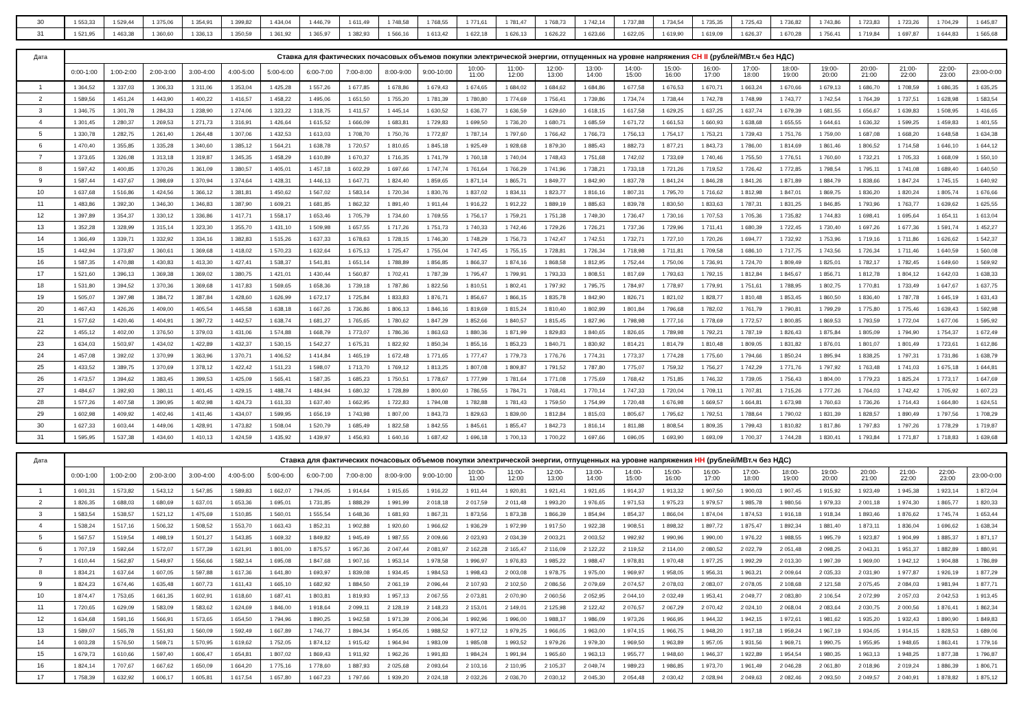| 30 | 1 553,33 | 1 529,44 | 1 375,06 | 1 354,91 | 1 399,82 | 1 434,04 | 1 446,79 | 1 611,49 | 1 748,58 | 1 768,55 | 1 771,61 | 1 781,47 | 1 768,73 | 1 742,14 | 1 737,88 | 1 734,54 | 1 735,35 | 1 725,43 | 1 736,82 | 1 743,86 | 1 723,83 | 1 723,26 | 1 704,29 | 1 645,87 |
| 31 | 1 521,95 | 1 463,38 | 1 360,60 | 1 336,13 | 1 350,59 | 1 361,92 | 1 365,97 | 1 382,93 | 1 566,16 | 1 613,42 | 1 622,18 | 1 626,13 | 1 626,22 | 1 623,66 | 1 622,05 | 1 619,90 | 1 619,09 | 1 626,37 | 1 670,28 | 1 756,41 | 1 719,84 | 1 697,87 | 1 644,83 | 1 565,68 |
| Дата | Ставка для фактических почасовых объемов покупки электрической энергии, отпущенных на уровне напряжения СН II (рублей/МВт.ч без НДС) | | | | | | | | | | | | | | | | | | | | | | | |
| --- | --- | --- | --- | --- | --- | --- | --- | --- | --- | --- | --- | --- | --- | --- | --- | --- | --- | --- | --- | --- | --- | --- | --- | --- |
| | 0:00-1:00 | 1:00-2:00 | 2:00-3:00 | 3:00-4:00 | 4:00-5:00 | 5:00-6:00 | 6:00-7:00 | 7:00-8:00 | 8:00-9:00 | 9:00-10:00 | 10:00- 11:00 | 11:00- 12:00 | 12:00- 13:00 | 13:00- 14:00 | 14:00- 15:00 | 15:00- 16:00 | 16:00- 17:00 | 17:00- 18:00 | 18:00- 19:00 | 19:00- 20:00 | 20:00- 21:00 | 21:00- 22:00 | 22:00- 23:00 | 23:00-0:00 |
| 1 | 1 364,52 | 1 337,03 | 1 306,33 | 1 311,06 | 1 353,04 | 1 425,28 | 1 557,26 | 1 677,85 | 1 678,86 | 1 679,43 | 1 674,65 | 1 684,02 | 1 684,62 | 1 684,86 | 1 677,58 | 1 676,53 | 1 670,71 | 1 663,24 | 1 670,66 | 1 679,13 | 1 686,70 | 1 708,59 | 1 686,35 | 1 635,25 |
| 2 | 1 589,56 | 1 451,24 | 1 443,90 | 1 400,22 | 1 416,57 | 1 458,22 | 1 495,06 | 1 651,50 | 1 755,20 | 1 781,39 | 1 780,80 | 1 774,69 | 1 756,41 | 1 739,86 | 1 734,74 | 1 738,44 | 1 742,78 | 1 748,99 | 1 743,77 | 1 742,54 | 1 764,39 | 1 737,51 | 1 628,98 | 1 583,54 |
| 3 | 1 346,75 | 1 301,78 | 1 284,33 | 1 238,90 | 1 274,06 | 1 323,22 | 1 318,75 | 1 411,57 | 1 445,14 | 1 630,52 | 1 636,77 | 1 636,59 | 1 629,60 | 1 618,15 | 1 617,58 | 1 629,25 | 1 637,25 | 1 637,74 | 1 679,39 | 1 681,55 | 1 656,67 | 1 639,83 | 1 508,95 | 1 416,65 |
| 4 | 1 301,45 | 1 280,37 | 1 269,53 | 1 271,73 | 1 316,91 | 1 426,64 | 1 615,52 | 1 666,09 | 1 683,81 | 1 729,83 | 1 699,50 | 1 736,20 | 1 680,71 | 1 685,59 | 1 671,72 | 1 661,53 | 1 660,93 | 1 638,68 | 1 655,55 | 1 644,61 | 1 636,32 | 1 599,25 | 1 459,83 | 1 401,55 |
| 5 | 1 330,78 | 1 282,75 | 1 261,40 | 1 264,48 | 1 307,06 | 1 432,53 | 1 613,03 | 1 708,70 | 1 750,76 | 1 772,87 | 1 787,14 | 1 797,60 | 1 766,42 | 1 766,73 | 1 756,13 | 1 754,17 | 1 753,21 | 1 739,43 | 1 751,76 | 1 759,00 | 1 687,08 | 1 668,20 | 1 648,58 | 1 634,38 |
| 6 | 1 470,40 | 1 355,85 | 1 335,28 | 1 340,60 | 1 385,12 | 1 564,21 | 1 638,78 | 1 720,57 | 1 810,65 | 1 845,18 | 1 925,49 | 1 928,68 | 1 879,30 | 1 885,43 | 1 882,73 | 1 877,21 | 1 843,73 | 1 786,00 | 1 814,69 | 1 861,46 | 1 806,52 | 1 714,58 | 1 646,10 | 1 644,12 |
| 7 | 1 373,65 | 1 326,08 | 1 313,18 | 1 319,87 | 1 345,35 | 1 458,29 | 1 610,89 | 1 670,37 | 1 716,35 | 1 741,79 | 1 760,18 | 1 740,04 | 1 748,43 | 1 751,68 | 1 742,02 | 1 733,69 | 1 740,46 | 1 755,50 | 1 776,51 | 1 760,60 | 1 732,21 | 1 705,33 | 1 668,09 | 1 550,10 |
| 8 | 1 597,42 | 1 400,85 | 1 370,26 | 1 361,09 | 1 380,57 | 1 405,01 | 1 457,18 | 1 602,29 | 1 697,66 | 1 747,74 | 1 761,64 | 1 766,29 | 1 741,96 | 1 738,21 | 1 733,18 | 1 721,26 | 1 719,52 | 1 726,42 | 1 772,85 | 1 798,54 | 1 795,11 | 1 741,08 | 1 689,40 | 1 640,50 |
| 9 | 1 587,44 | 1 437,67 | 1 398,69 | 1 370,94 | 1 374,64 | 1 428,31 | 1 446,13 | 1 647,71 | 1 824,40 | 1 859,65 | 1 871,14 | 1 865,71 | 1 849,77 | 1 842,90 | 1 837,78 | 1 841,24 | 1 846,28 | 1 841,26 | 1 871,89 | 1 884,79 | 1 838,66 | 1 847,24 | 1 745,15 | 1 640,92 |
| 10 | 1 637,68 | 1 516,86 | 1 424,56 | 1 366,12 | 1 381,81 | 1 450,62 | 1 567,02 | 1 583,14 | 1 720,34 | 1 830,76 | 1 837,02 | 1 834,11 | 1 823,77 | 1 816,16 | 1 807,31 | 1 795,70 | 1 716,62 | 1 812,98 | 1 847,01 | 1 869,75 | 1 836,20 | 1 820,24 | 1 805,74 | 1 676,66 |
| 11 | 1 483,86 | 1 392,30 | 1 346,30 | 1 346,83 | 1 387,90 | 1 609,21 | 1 681,85 | 1 862,32 | 1 891,40 | 1 911,44 | 1 916,22 | 1 912,22 | 1 889,19 | 1 885,63 | 1 839,78 | 1 830,50 | 1 833,63 | 1 787,31 | 1 831,25 | 1 846,85 | 1 793,96 | 1 763,77 | 1 639,62 | 1 625,55 |
| 12 | 1 397,89 | 1 354,37 | 1 330,12 | 1 336,86 | 1 417,71 | 1 558,17 | 1 653,46 | 1 705,79 | 1 734,60 | 1 769,55 | 1 756,17 | 1 759,21 | 1 751,38 | 1 749,30 | 1 736,47 | 1 730,16 | 1 707,53 | 1 705,36 | 1 735,82 | 1 744,83 | 1 698,41 | 1 695,64 | 1 654,11 | 1 613,04 |
| 13 | 1 352,28 | 1 328,99 | 1 315,14 | 1 323,30 | 1 355,70 | 1 431,10 | 1 509,98 | 1 657,55 | 1 717,26 | 1 751,73 | 1 740,33 | 1 742,46 | 1 729,26 | 1 726,21 | 1 737,36 | 1 729,96 | 1 711,41 | 1 680,39 | 1 722,45 | 1 730,40 | 1 697,26 | 1 677,36 | 1 591,74 | 1 452,27 |
| 14 | 1 366,49 | 1 339,71 | 1 332,92 | 1 334,16 | 1 382,83 | 1 515,26 | 1 637,33 | 1 678,63 | 1 728,15 | 1 746,30 | 1 748,29 | 1 756,73 | 1 742,47 | 1 742,51 | 1 732,71 | 1 727,10 | 1 720,26 | 1 694,77 | 1 732,92 | 1 753,96 | 1 719,16 | 1 711,86 | 1 626,62 | 1 542,37 |
| 15 | 1 442,94 | 1 373,87 | 1 360,61 | 1 369,68 | 1 418,02 | 1 570,23 | 1 632,64 | 1 675,13 | 1 725,47 | 1 755,04 | 1 747,45 | 1 755,15 | 1 728,81 | 1 726,34 | 1 718,98 | 1 711,81 | 1 709,58 | 1 686,10 | 1 717,75 | 1 743,56 | 1 726,34 | 1 711,46 | 1 640,59 | 1 560,08 |
| 16 | 1 587,35 | 1 470,88 | 1 430,83 | 1 413,30 | 1 427,41 | 1 538,37 | 1 541,81 | 1 651,14 | 1 788,89 | 1 856,85 | 1 866,37 | 1 874,16 | 1 868,58 | 1 812,95 | 1 752,44 | 1 750,06 | 1 736,91 | 1 724,70 | 1 809,49 | 1 825,01 | 1 782,17 | 1 782,45 | 1 649,60 | 1 569,92 |
| 17 | 1 521,60 | 1 396,13 | 1 369,38 | 1 369,02 | 1 380,75 | 1 421,01 | 1 430,44 | 1 560,87 | 1 702,41 | 1 787,39 | 1 795,47 | 1 799,91 | 1 793,33 | 1 808,51 | 1 817,69 | 1 793,63 | 1 792,15 | 1 812,84 | 1 845,67 | 1 856,71 | 1 812,78 | 1 804,12 | 1 642,03 | 1 638,33 |
| 18 | 1 531,80 | 1 394,52 | 1 370,36 | 1 369,68 | 1 417,83 | 1 569,65 | 1 658,36 | 1 739,18 | 1 787,86 | 1 822,56 | 1 810,51 | 1 802,41 | 1 797,92 | 1 795,75 | 1 784,97 | 1 778,97 | 1 779,91 | 1 751,61 | 1 788,95 | 1 802,75 | 1 770,81 | 1 733,49 | 1 647,67 | 1 637,75 |
| 19 | 1 505,07 | 1 397,98 | 1 384,72 | 1 387,84 | 1 428,60 | 1 626,99 | 1 672,17 | 1 725,84 | 1 833,83 | 1 876,71 | 1 856,67 | 1 866,15 | 1 835,78 | 1 842,90 | 1 826,71 | 1 821,02 | 1 828,77 | 1 810,48 | 1 853,45 | 1 860,50 | 1 836,40 | 1 787,78 | 1 645,19 | 1 631,43 |
| 20 | 1 467,43 | 1 426,26 | 1 409,00 | 1 405,54 | 1 445,58 | 1 638,18 | 1 667,26 | 1 736,86 | 1 806,13 | 1 846,16 | 1 819,69 | 1 815,24 | 1 810,40 | 1 802,99 | 1 801,84 | 1 796,68 | 1 782,02 | 1 761,79 | 1 790,81 | 1 799,29 | 1 775,80 | 1 775,46 | 1 639,43 | 1 592,98 |
| 21 | 1 577,62 | 1 420,46 | 1 404,91 | 1 397,72 | 1 442,57 | 1 638,74 | 1 681,27 | 1 765,65 | 1 780,62 | 1 847,29 | 1 852,66 | 1 840,57 | 1 815,45 | 1 827,96 | 1 798,98 | 1 777,16 | 1 778,69 | 1 772,57 | 1 800,85 | 1 869,53 | 1 793,59 | 1 772,04 | 1 677,06 | 1 595,92 |
| 22 | 1 455,12 | 1 402,00 | 1 376,50 | 1 379,03 | 1 431,06 | 1 574,88 | 1 668,79 | 1 773,07 | 1 786,36 | 1 863,63 | 1 880,36 | 1 871,99 | 1 829,83 | 1 840,65 | 1 826,65 | 1 789,98 | 1 792,21 | 1 787,19 | 1 826,43 | 1 875,84 | 1 805,09 | 1 794,90 | 1 754,37 | 1 672,49 |
| 23 | 1 634,03 | 1 503,97 | 1 434,02 | 1 422,89 | 1 432,37 | 1 530,15 | 1 542,27 | 1 675,31 | 1 822,92 | 1 850,34 | 1 855,16 | 1 853,23 | 1 840,71 | 1 830,92 | 1 814,21 | 1 814,79 | 1 810,48 | 1 809,05 | 1 831,82 | 1 876,01 | 1 801,07 | 1 801,49 | 1 723,61 | 1 612,86 |
| 24 | 1 457,08 | 1 392,02 | 1 370,99 | 1 363,96 | 1 370,71 | 1 406,52 | 1 414,84 | 1 465,19 | 1 672,48 | 1 771,65 | 1 777,47 | 1 779,73 | 1 776,76 | 1 774,31 | 1 773,37 | 1 774,28 | 1 775,60 | 1 794,66 | 1 850,24 | 1 895,94 | 1 838,25 | 1 797,31 | 1 731,86 | 1 638,79 |
| 25 | 1 433,52 | 1 389,75 | 1 370,69 | 1 378,12 | 1 422,42 | 1 511,23 | 1 598,07 | 1 713,70 | 1 769,12 | 1 813,25 | 1 807,08 | 1 809,87 | 1 791,52 | 1 787,80 | 1 775,07 | 1 759,32 | 1 756,27 | 1 742,29 | 1 771,76 | 1 797,92 | 1 763,48 | 1 741,03 | 1 675,18 | 1 644,81 |
| 26 | 1 473,57 | 1 394,62 | 1 383,45 | 1 399,53 | 1 425,09 | 1 565,41 | 1 587,35 | 1 685,23 | 1 750,51 | 1 778,67 | 1 777,99 | 1 781,64 | 1 771,08 | 1 775,69 | 1 768,42 | 1 751,85 | 1 746,32 | 1 739,05 | 1 756,43 | 1 804,00 | 1 779,23 | 1 825,24 | 1 773,17 | 1 647,69 |
| 27 | 1 484,67 | 1 392,93 | 1 380,11 | 1 401,45 | 1 429,15 | 1 488,74 | 1 484,94 | 1 680,32 | 1 728,89 | 1 800,60 | 1 786,55 | 1 784,71 | 1 768,41 | 1 770,14 | 1 747,33 | 1 720,04 | 1 709,11 | 1 707,81 | 1 715,26 | 1 777,26 | 1 764,03 | 1 742,42 | 1 705,92 | 1 607,23 |
| 28 | 1 577,26 | 1 407,58 | 1 390,95 | 1 402,98 | 1 424,73 | 1 611,33 | 1 637,40 | 1 662,95 | 1 722,83 | 1 794,08 | 1 782,88 | 1 781,43 | 1 759,50 | 1 754,99 | 1 720,48 | 1 676,98 | 1 669,57 | 1 664,81 | 1 673,98 | 1 760,63 | 1 736,26 | 1 714,43 | 1 664,80 | 1 624,51 |
| 29 | 1 602,98 | 1 409,92 | 1 402,46 | 1 411,46 | 1 434,07 | 1 599,95 | 1 656,19 | 1 743,98 | 1 807,00 | 1 843,73 | 1 829,63 | 1 839,00 | 1 812,84 | 1 815,03 | 1 805,67 | 1 795,62 | 1 792,51 | 1 788,64 | 1 790,02 | 1 831,39 | 1 828,57 | 1 890,49 | 1 797,56 | 1 708,29 |
| 30 | 1 627,33 | 1 603,44 | 1 449,06 | 1 428,91 | 1 473,82 | 1 508,04 | 1 520,79 | 1 685,49 | 1 822,58 | 1 842,55 | 1 845,61 | 1 855,47 | 1 842,73 | 1 816,14 | 1 811,88 | 1 808,54 | 1 809,35 | 1 799,43 | 1 810,82 | 1 817,86 | 1 797,83 | 1 797,26 | 1 778,29 | 1 719,87 |
| 31 | 1 595,95 | 1 537,38 | 1 434,60 | 1 410,13 | 1 424,59 | 1 435,92 | 1 439,97 | 1 456,93 | 1 640,16 | 1 687,42 | 1 696,18 | 1 700,13 | 1 700,22 | 1 697,66 | 1 696,05 | 1 693,90 | 1 693,09 | 1 700,37 | 1 744,28 | 1 830,41 | 1 793,84 | 1 771,87 | 1 718,83 | 1 639,68 |
| Дата | Ставка для фактических почасовых объемов покупки электрической энергии, отпущенных на уровне напряжения НН (рублей/МВт.ч без НДС) | | | | | | | | | | | | | | | | | | | | | | | |
| --- | --- | --- | --- | --- | --- | --- | --- | --- | --- | --- | --- | --- | --- | --- | --- | --- | --- | --- | --- | --- | --- | --- | --- | --- |
| | 0:00-1:00 | 1:00-2:00 | 2:00-3:00 | 3:00-4:00 | 4:00-5:00 | 5:00-6:00 | 6:00-7:00 | 7:00-8:00 | 8:00-9:00 | 9:00-10:00 | 10:00- 11:00 | 11:00- 12:00 | 12:00- 13:00 | 13:00- 14:00 | 14:00- 15:00 | 15:00- 16:00 | 16:00- 17:00 | 17:00- 18:00 | 18:00- 19:00 | 19:00- 20:00 | 20:00- 21:00 | 21:00- 22:00 | 22:00- 23:00 | 23:00-0:00 |
| 1 | 1 601,31 | 1 573,82 | 1 543,12 | 1 547,85 | 1 589,83 | 1 662,07 | 1 794,05 | 1 914,64 | 1 915,65 | 1 916,22 | 1 911,44 | 1 920,81 | 1 921,41 | 1 921,65 | 1 914,37 | 1 913,32 | 1 907,50 | 1 900,03 | 1 907,45 | 1 915,92 | 1 923,49 | 1 945,38 | 1 923,14 | 1 872,04 |
| 2 | 1 826,35 | 1 688,03 | 1 680,69 | 1 637,01 | 1 653,36 | 1 695,01 | 1 731,85 | 1 888,29 | 1 991,99 | 2 018,18 | 2 017,59 | 2 011,48 | 1 993,20 | 1 976,65 | 1 971,53 | 1 975,23 | 1 979,57 | 1 985,78 | 1 980,56 | 1 979,33 | 2 001,18 | 1 974,30 | 1 865,77 | 1 820,33 |
| 3 | 1 583,54 | 1 538,57 | 1 521,12 | 1 475,69 | 1 510,85 | 1 560,01 | 1 555,54 | 1 648,36 | 1 681,93 | 1 867,31 | 1 873,56 | 1 873,38 | 1 866,39 | 1 854,94 | 1 854,37 | 1 866,04 | 1 874,04 | 1 874,53 | 1 916,18 | 1 918,34 | 1 893,46 | 1 876,62 | 1 745,74 | 1 653,44 |
| 4 | 1 538,24 | 1 517,16 | 1 506,32 | 1 508,52 | 1 553,70 | 1 663,43 | 1 852,31 | 1 902,88 | 1 920,60 | 1 966,62 | 1 936,29 | 1 972,99 | 1 917,50 | 1 922,38 | 1 908,51 | 1 898,32 | 1 897,72 | 1 875,47 | 1 892,34 | 1 881,40 | 1 873,11 | 1 836,04 | 1 696,62 | 1 638,34 |
| 5 | 1 567,57 | 1 519,54 | 1 498,19 | 1 501,27 | 1 543,85 | 1 669,32 | 1 849,82 | 1 945,49 | 1 987,55 | 2 009,66 | 2 023,93 | 2 034,39 | 2 003,21 | 2 003,52 | 1 992,92 | 1 990,96 | 1 990,00 | 1 976,22 | 1 988,55 | 1 995,79 | 1 923,87 | 1 904,99 | 1 885,37 | 1 871,17 |
| 6 | 1 707,19 | 1 592,64 | 1 572,07 | 1 577,39 | 1 621,91 | 1 801,00 | 1 875,57 | 1 957,36 | 2 047,44 | 2 081,97 | 2 162,28 | 2 165,47 | 2 116,09 | 2 122,22 | 2 119,52 | 2 114,00 | 2 080,52 | 2 022,79 | 2 051,48 | 2 098,25 | 2 043,31 | 1 951,37 | 1 882,89 | 1 880,91 |
| 7 | 1 610,44 | 1 562,87 | 1 549,97 | 1 556,66 | 1 582,14 | 1 695,08 | 1 847,68 | 1 907,16 | 1 953,14 | 1 978,58 | 1 996,97 | 1 976,83 | 1 985,22 | 1 988,47 | 1 978,81 | 1 970,48 | 1 977,25 | 1 992,29 | 2 013,30 | 1 997,39 | 1 969,00 | 1 942,12 | 1 904,88 | 1 786,89 |
| 8 | 1 834,21 | 1 637,64 | 1 607,05 | 1 597,88 | 1 617,36 | 1 641,80 | 1 693,97 | 1 839,08 | 1 934,45 | 1 984,53 | 1 998,43 | 2 003,08 | 1 978,75 | 1 975,00 | 1 969,97 | 1 958,05 | 1 956,31 | 1 963,21 | 2 009,64 | 2 035,33 | 2 031,90 | 1 977,87 | 1 926,19 | 1 877,29 |
| 9 | 1 824,23 | 1 674,46 | 1 635,48 | 1 607,73 | 1 611,43 | 1 665,10 | 1 682,92 | 1 884,50 | 2 061,19 | 2 096,44 | 2 107,93 | 2 102,50 | 2 086,56 | 2 079,69 | 2 074,57 | 2 078,03 | 2 083,07 | 2 078,05 | 2 108,68 | 2 121,58 | 2 075,45 | 2 084,03 | 1 981,94 | 1 877,71 |
| 10 | 1 874,47 | 1 753,65 | 1 661,35 | 1 602,91 | 1 618,60 | 1 687,41 | 1 803,81 | 1 819,93 | 1 957,13 | 2 067,55 | 2 073,81 | 2 070,90 | 2 060,56 | 2 052,95 | 2 044,10 | 2 032,49 | 1 953,41 | 2 049,77 | 2 083,80 | 2 106,54 | 2 072,99 | 2 057,03 | 2 042,53 | 1 913,45 |
| 11 | 1 720,65 | 1 629,09 | 1 583,09 | 1 583,62 | 1 624,69 | 1 846,00 | 1 918,64 | 2 099,11 | 2 128,19 | 2 148,23 | 2 153,01 | 2 149,01 | 2 125,98 | 2 122,42 | 2 076,57 | 2 067,29 | 2 070,42 | 2 024,10 | 2 068,04 | 2 083,64 | 2 030,75 | 2 000,56 | 1 876,41 | 1 862,34 |
| 12 | 1 634,68 | 1 591,16 | 1 566,91 | 1 573,65 | 1 654,50 | 1 794,96 | 1 890,25 | 1 942,58 | 1 971,39 | 2 006,34 | 1 992,96 | 1 996,00 | 1 988,17 | 1 986,09 | 1 973,26 | 1 966,95 | 1 944,32 | 1 942,15 | 1 972,61 | 1 981,62 | 1 935,20 | 1 932,43 | 1 890,90 | 1 849,83 |
| 13 | 1 589,07 | 1 565,78 | 1 551,93 | 1 560,09 | 1 592,49 | 1 667,89 | 1 746,77 | 1 894,34 | 1 954,05 | 1 988,52 | 1 977,12 | 1 979,25 | 1 966,05 | 1 963,00 | 1 974,15 | 1 966,75 | 1 948,20 | 1 917,18 | 1 959,24 | 1 967,19 | 1 934,05 | 1 914,15 | 1 828,53 | 1 689,06 |
| 14 | 1 603,28 | 1 576,50 | 1 569,71 | 1 570,95 | 1 619,62 | 1 752,05 | 1 874,12 | 1 915,42 | 1 964,94 | 1 983,09 | 1 985,08 | 1 993,52 | 1 979,26 | 1 979,30 | 1 969,50 | 1 963,89 | 1 957,05 | 1 931,56 | 1 969,71 | 1 990,75 | 1 955,95 | 1 948,65 | 1 863,41 | 1 779,16 |
| 15 | 1 679,73 | 1 610,66 | 1 597,40 | 1 606,47 | 1 654,81 | 1 807,02 | 1 869,43 | 1 911,92 | 1 962,26 | 1 991,83 | 1 984,24 | 1 991,94 | 1 965,60 | 1 963,13 | 1 955,77 | 1 948,60 | 1 946,37 | 1 922,89 | 1 954,54 | 1 980,35 | 1 963,13 | 1 948,25 | 1 877,38 | 1 796,87 |
| 16 | 1 824,14 | 1 707,67 | 1 667,62 | 1 650,09 | 1 664,20 | 1 775,16 | 1 778,60 | 1 887,93 | 2 025,68 | 2 093,64 | 2 103,16 | 2 110,95 | 2 105,37 | 2 049,74 | 1 989,23 | 1 986,85 | 1 973,70 | 1 961,49 | 2 046,28 | 2 061,80 | 2 018,96 | 2 019,24 | 1 886,39 | 1 806,71 |
| 17 | 1 758,39 | 1 632,92 | 1 606,17 | 1 605,81 | 1 617,54 | 1 657,80 | 1 667,23 | 1 797,66 | 1 939,20 | 2 024,18 | 2 032,26 | 2 036,70 | 2 030,12 | 2 045,30 | 2 054,48 | 2 030,42 | 2 028,94 | 2 049,63 | 2 082,46 | 2 093,50 | 2 049,57 | 2 040,91 | 1 878,82 | 1 875,12 |